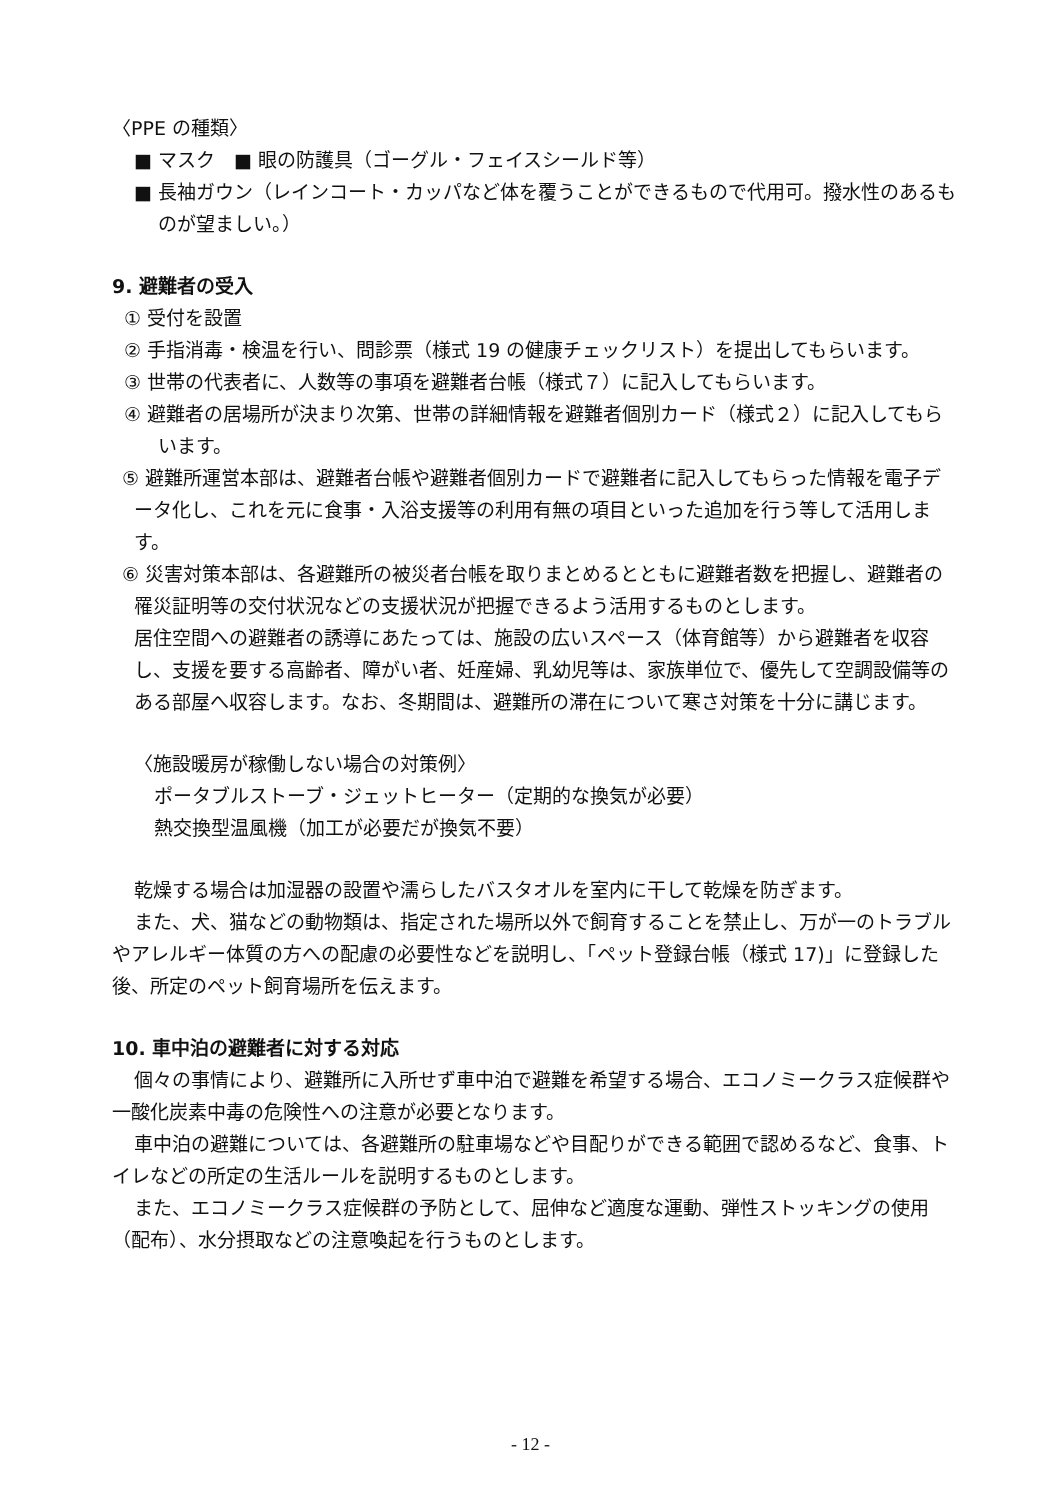〈PPE の種類〉
■ マスク　■ 眼の防護具（ゴーグル・フェイスシールド等）
■ 長袖ガウン（レインコート・カッパなど体を覆うことができるもので代用可。撥水性のあるものが望ましい。）
9. 避難者の受入
① 受付を設置
② 手指消毒・検温を行い、問診票（様式 19 の健康チェックリスト）を提出してもらいます。
③ 世帯の代表者に、人数等の事項を避難者台帳（様式７）に記入してもらいます。
④ 避難者の居場所が決まり次第、世帯の詳細情報を避難者個別カード（様式２）に記入してもらいます。
⑤ 避難所運営本部は、避難者台帳や避難者個別カードで避難者に記入してもらった情報を電子データ化し、これを元に食事・入浴支援等の利用有無の項目といった追加を行う等して活用します。
⑥ 災害対策本部は、各避難所の被災者台帳を取りまとめるとともに避難者数を把握し、避難者の罹災証明等の交付状況などの支援状況が把握できるよう活用するものとします。
居住空間への避難者の誘導にあたっては、施設の広いスペース（体育館等）から避難者を収容し、支援を要する高齢者、障がい者、妊産婦、乳幼児等は、家族単位で、優先して空調設備等のある部屋へ収容します。なお、冬期間は、避難所の滞在について寒さ対策を十分に講じます。
〈施設暖房が稼働しない場合の対策例〉
ポータブルストーブ・ジェットヒーター（定期的な換気が必要）
熱交換型温風機（加工が必要だが換気不要）
乾燥する場合は加湿器の設置や濡らしたバスタオルを室内に干して乾燥を防ぎます。
また、犬、猫などの動物類は、指定された場所以外で飼育することを禁止し、万が一のトラブルやアレルギー体質の方への配慮の必要性などを説明し、「ペット登録台帳（様式 17)」に登録した後、所定のペット飼育場所を伝えます。
10. 車中泊の避難者に対する対応
個々の事情により、避難所に入所せず車中泊で避難を希望する場合、エコノミークラス症候群や一酸化炭素中毒の危険性への注意が必要となります。
車中泊の避難については、各避難所の駐車場などや目配りができる範囲で認めるなど、食事、トイレなどの所定の生活ルールを説明するものとします。
また、エコノミークラス症候群の予防として、屈伸など適度な運動、弾性ストッキングの使用（配布）、水分摂取などの注意喚起を行うものとします。
- 12 -